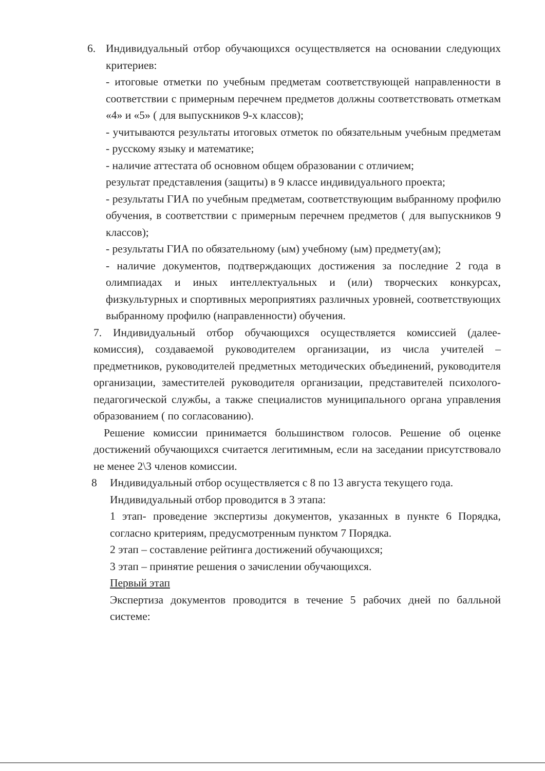6. Индивидуальный отбор обучающихся осуществляется на основании следующих критериев:
- итоговые отметки по учебным предметам соответствующей направленности в соответствии с примерным перечнем предметов должны соответствовать отметкам «4» и «5» ( для выпускников 9-х классов);
- учитываются результаты итоговых отметок по обязательным учебным предметам - русскому языку и математике;
- наличие аттестата об основном общем образовании с отличием;
результат представления (защиты) в 9 классе индивидуального проекта;
- результаты ГИА по учебным предметам, соответствующим выбранному профилю обучения, в соответствии с примерным перечнем предметов ( для выпускников 9 классов);
- результаты ГИА по обязательному (ым) учебному (ым) предмету(ам);
- наличие документов, подтверждающих достижения за последние 2 года в олимпиадах и иных интеллектуальных и (или) творческих конкурсах, физкультурных и спортивных мероприятиях различных уровней, соответствующих выбранному профилю (направленности) обучения.
7. Индивидуальный отбор обучающихся осуществляется комиссией (далее- комиссия), создаваемой руководителем организации, из числа учителей – предметников, руководителей предметных методических объединений, руководителя организации, заместителей руководителя организации, представителей психолого- педагогической службы, а также специалистов муниципального органа управления образованием ( по согласованию).
Решение комиссии принимается большинством голосов. Решение об оценке достижений обучающихся считается легитимным, если на заседании присутствовало не менее 2\3 членов комиссии.
8 Индивидуальный отбор осуществляется с 8 по 13 августа текущего года.
Индивидуальный отбор проводится в 3 этапа:
1 этап- проведение экспертизы документов, указанных в пункте 6 Порядка, согласно критериям, предусмотренным пунктом 7 Порядка.
2 этап – составление рейтинга достижений обучающихся;
3 этап – принятие решения о зачислении обучающихся.
Первый этап
Экспертиза документов проводится в течение 5 рабочих дней по балльной системе: